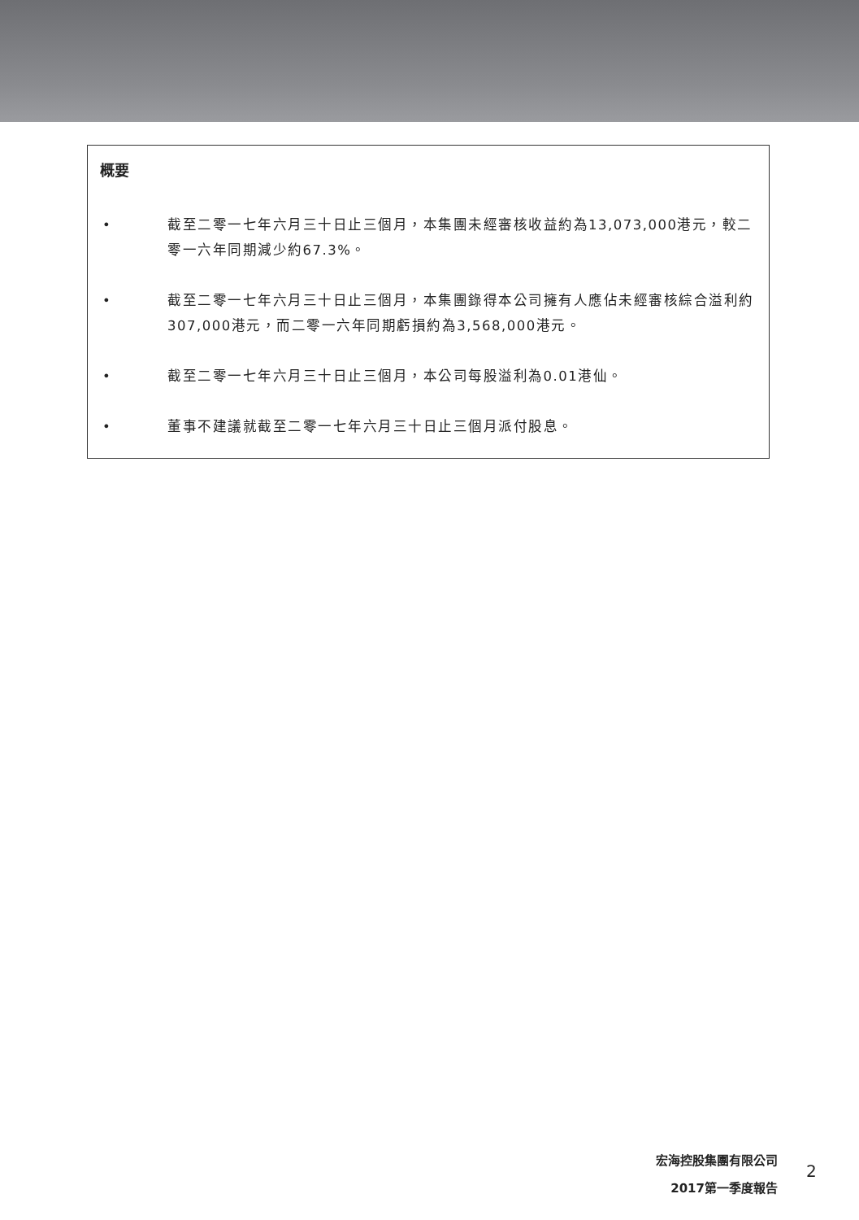概要
• 截至二零一七年六月三十日止三個月，本集團未經審核收益約為13,073,000港元，較二零一六年同期減少約67.3%。
• 截至二零一七年六月三十日止三個月，本集團錄得本公司擁有人應佔未經審核綜合溢利約307,000港元，而二零一六年同期虧損約為3,568,000港元。
• 截至二零一七年六月三十日止三個月，本公司每股溢利為0.01港仙。
• 董事不建議就截至二零一七年六月三十日止三個月派付股息。
宏海控股集團有限公司
2017第一季度報告
2